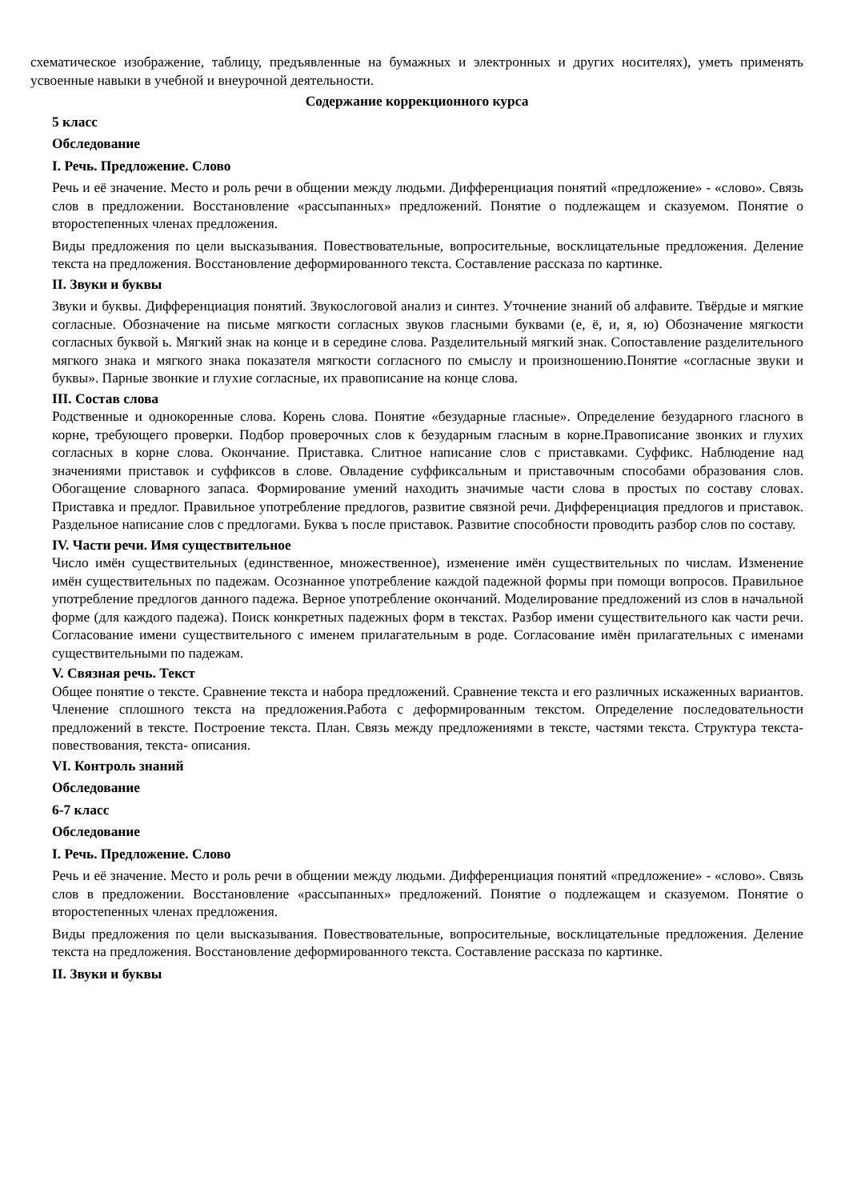схематическое изображение, таблицу, предъявленные на бумажных и электронных и других носителях), уметь применять усвоенные навыки в учебной и внеурочной деятельности.
Содержание коррекционного курса
5 класс
Обследование
I. Речь. Предложение. Слово
Речь и её значение. Место и роль речи в общении между людьми. Дифференциация понятий «предложение» - «слово». Связь слов в предложении. Восстановление «рассыпанных» предложений. Понятие о подлежащем и сказуемом. Понятие о второстепенных членах предложения.
Виды предложения по цели высказывания. Повествовательные, вопросительные, восклицательные предложения. Деление текста на предложения. Восстановление деформированного текста. Составление рассказа по картинке.
II. Звуки и буквы
Звуки и буквы. Дифференциация понятий. Звукослоговой анализ и синтез. Уточнение знаний об алфавите. Твёрдые и мягкие согласные. Обозначение на письме мягкости согласных звуков гласными буквами (е, ё, и, я, ю) Обозначение мягкости согласных буквой ь. Мягкий знак на конце и в середине слова. Разделительный мягкий знак. Сопоставление разделительного мягкого знака и мягкого знака показателя мягкости согласного по смыслу и произношению.Понятие «согласные звуки и буквы». Парные звонкие и глухие согласные, их правописание на конце слова.
III. Состав слова
Родственные и однокоренные слова. Корень слова. Понятие «безударные гласные». Определение безударного гласного в корне, требующего проверки. Подбор проверочных слов к безударным гласным в корне.Правописание звонких и глухих согласных в корне слова. Окончание. Приставка. Слитное написание слов с приставками. Суффикс. Наблюдение над значениями приставок и суффиксов в слове. Овладение суффиксальным и приставочным способами образования слов. Обогащение словарного запаса. Формирование умений находить значимые части слова в простых по составу словах. Приставка и предлог. Правильное употребление предлогов, развитие связной речи. Дифференциация предлогов и приставок. Раздельное написание слов с предлогами. Буква ъ после приставок. Развитие способности проводить разбор слов по составу.
IV. Части речи. Имя существительное
Число имён существительных (единственное, множественное), изменение имён существительных по числам. Изменение имён существительных по падежам. Осознанное употребление каждой падежной формы при помощи вопросов. Правильное употребление предлогов данного падежа. Верное употребление окончаний. Моделирование предложений из слов в начальной форме (для каждого падежа). Поиск конкретных падежных форм в текстах. Разбор имени существительного как части речи. Согласование имени существительного с именем прилагательным в роде. Согласование имён прилагательных с именами существительными по падежам.
V. Связная речь. Текст
Общее понятие о тексте. Сравнение текста и набора предложений. Сравнение текста и его различных искаженных вариантов. Членение сплошного текста на предложения.Работа с деформированным текстом. Определение последовательности предложений в тексте. Построение текста. План. Связь между предложениями в тексте, частями текста. Структура текста- повествования, текста- описания.
VI. Контроль знаний
Обследование
6-7 класс
Обследование
I. Речь. Предложение. Слово
Речь и её значение. Место и роль речи в общении между людьми. Дифференциация понятий «предложение» - «слово». Связь слов в предложении. Восстановление «рассыпанных» предложений. Понятие о подлежащем и сказуемом. Понятие о второстепенных членах предложения.
Виды предложения по цели высказывания. Повествовательные, вопросительные, восклицательные предложения. Деление текста на предложения. Восстановление деформированного текста. Составление рассказа по картинке.
II. Звуки и буквы